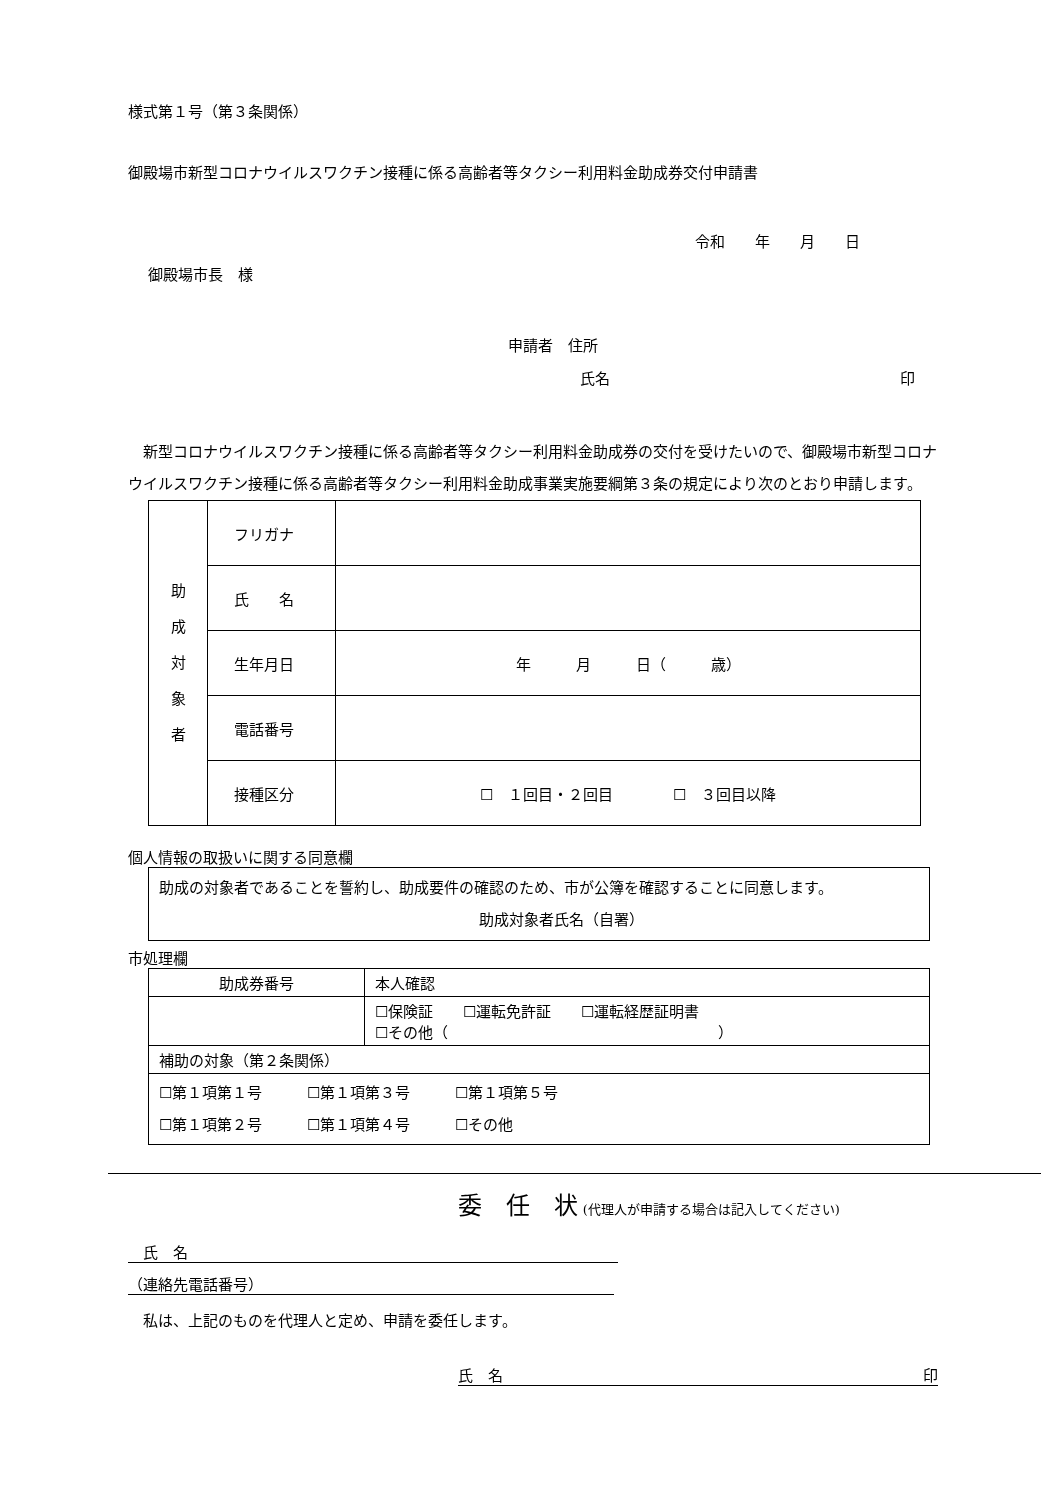様式第１号（第３条関係）
御殿場市新型コロナウイルスワクチン接種に係る高齢者等タクシー利用料金助成券交付申請書
令和　　年　　月　　日
御殿場市長　様
申請者　住所
氏名 印
　新型コロナウイルスワクチン接種に係る高齢者等タクシー利用料金助成券の交付を受けたいので、御殿場市新型コロナウイルスワクチン接種に係る高齢者等タクシー利用料金助成事業実施要綱第３条の規定により次のとおり申請します。
| 助 成 対 象 者 | フリガナ | |
| | 氏 名 | |
| | 生年月日 | 年 月 日（ 歳） |
| | 電話番号 | |
| | 接種区分 | ☐ １回目・２回目 ☐ ３回目以降 |
個人情報の取扱いに関する同意欄
助成の対象者であることを誓約し、助成要件の確認のため、市が公簿を確認することに同意します。
助成対象者氏名（自署）
市処理欄
| 助成券番号 | 本人確認 |
| | ☐保険証 ☐運転免許証 ☐運転経歴証明書 ☐その他（ ） |
| 補助の対象（第２条関係） | |
| ☐第１項第１号 ☐第１項第３号 ☐第１項第５号 ☐第１項第２号 ☐第１項第４号 ☐その他 | |
委　任　状 (代理人が申請する場合は記入してください)
　氏　名
（連絡先電話番号）
　私は、上記のものを代理人と定め、申請を委任します。
氏　名 印